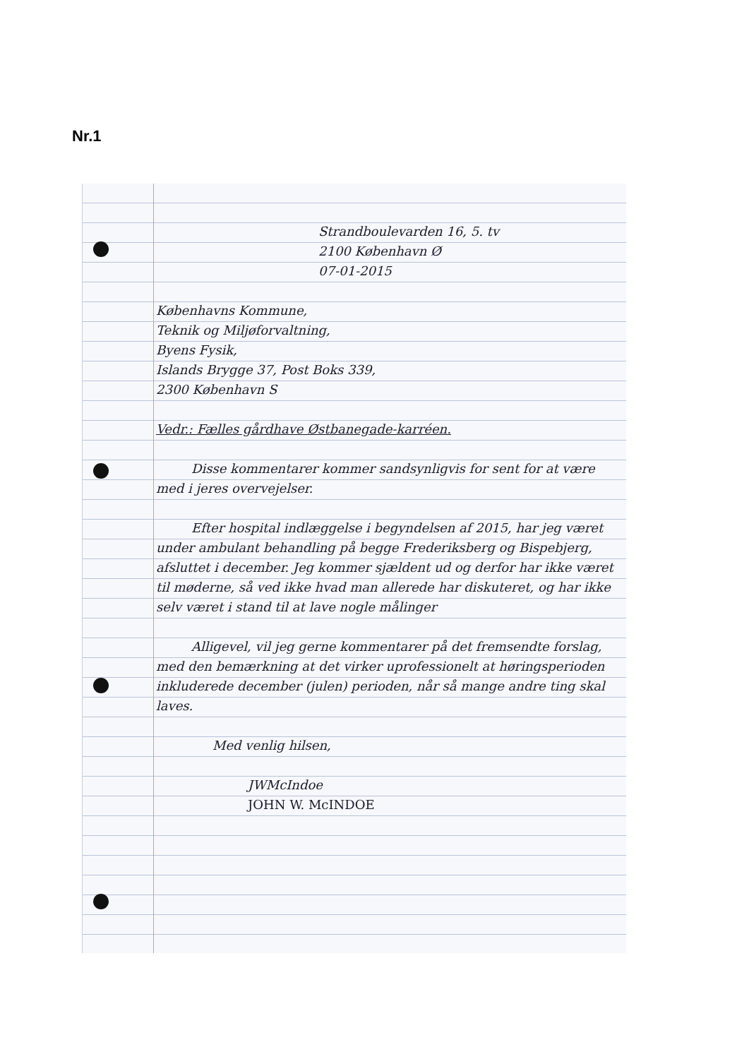Nr.1
Strandboulevarden 16, 5. tv
2100 København Ø
07-01-2015
Københavns Kommune,
Teknik og Miljøforvaltning,
Byens Fysik,
Islands Brygge 37, Post Boks 339,
2300 København S
Vedr.: Fælles gårdhave Østbanegade-karréen.
Disse kommentarer kommer sandsynligvis for sent for at være med i jeres overvejelser.
Efter hospital indlæggelse i begyndelsen af 2015, har jeg været under ambulant behandling på begge Frederiksberg og Bispebjerg, afsluttet i december. Jeg kommer sjældent ud og derfor har ikke været til møderne, så ved ikke hvad man allerede har diskuteret, og har ikke selv været i stand til at lave nogle målinger
Alligevel, vil jeg gerne kommentarer på det fremsendte forslag, med den bemærkning at det virker uprofessionelt at høringsperioden inkluderede december (julen) perioden, når så mange andre ting skal laves.
Med venlig hilsen,
JWMcIndoe
JOHN W. McINDOE